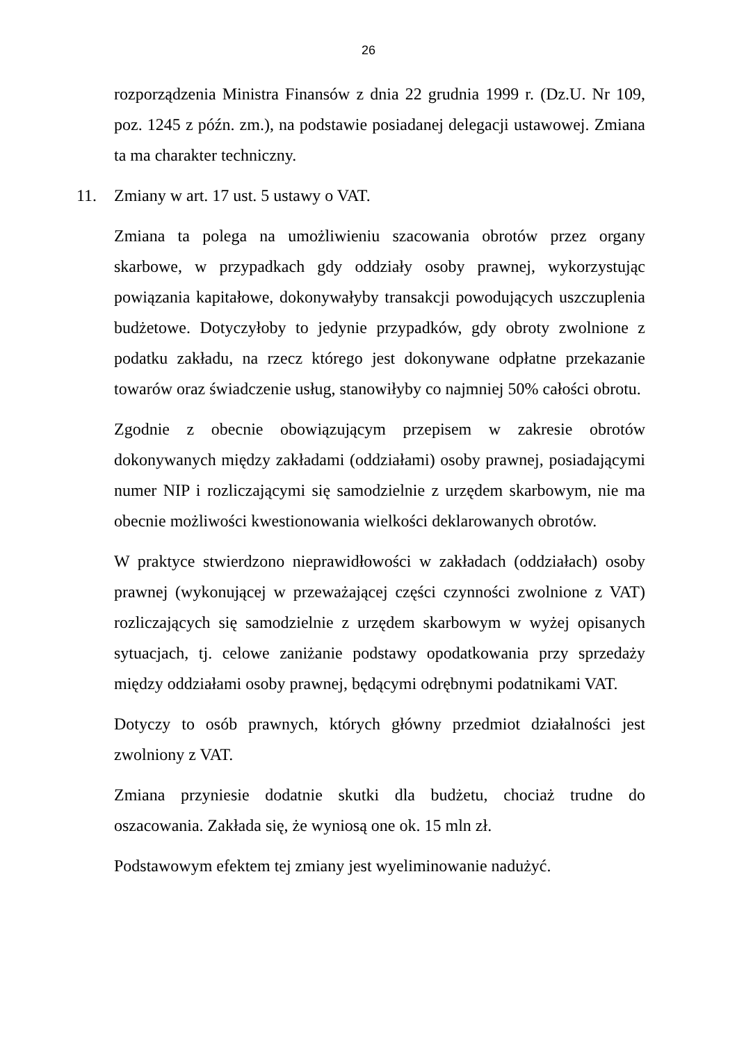26
rozporządzenia Ministra Finansów z dnia 22 grudnia 1999 r. (Dz.U. Nr 109, poz. 1245 z późn. zm.), na podstawie posiadanej delegacji ustawowej. Zmiana ta ma charakter techniczny.
11. Zmiany w art. 17 ust. 5 ustawy o VAT.
Zmiana ta polega na umożliwieniu szacowania obrotów przez organy skarbowe, w przypadkach gdy oddziały osoby prawnej, wykorzystując powiązania kapitałowe, dokonywałyby transakcji powodujących uszczuplenia budżetowe. Dotyczyłoby to jedynie przypadków, gdy obroty zwolnione z podatku zakładu, na rzecz którego jest dokonywane odpłatne przekazanie towarów oraz świadczenie usług, stanowiłyby co najmniej 50% całości obrotu.
Zgodnie z obecnie obowiązującym przepisem w zakresie obrotów dokonywanych między zakładami (oddziałami) osoby prawnej, posiadającymi numer NIP i rozliczającymi się samodzielnie z urzędem skarbowym, nie ma obecnie możliwości kwestionowania wielkości deklarowanych obrotów.
W praktyce stwierdzono nieprawidłowości w zakładach (oddziałach) osoby prawnej (wykonującej w przeważającej części czynności zwolnione z VAT) rozliczających się samodzielnie z urzędem skarbowym w wyżej opisanych sytuacjach, tj. celowe zaniżanie podstawy opodatkowania przy sprzedaży między oddziałami osoby prawnej, będącymi odrębnymi podatnikami VAT.
Dotyczy to osób prawnych, których główny przedmiot działalności jest zwolniony z VAT.
Zmiana przyniesie dodatnie skutki dla budżetu, chociaż trudne do oszacowania. Zakłada się, że wyniosą one ok. 15 mln zł.
Podstawowym efektem tej zmiany jest wyeliminowanie nadużyć.